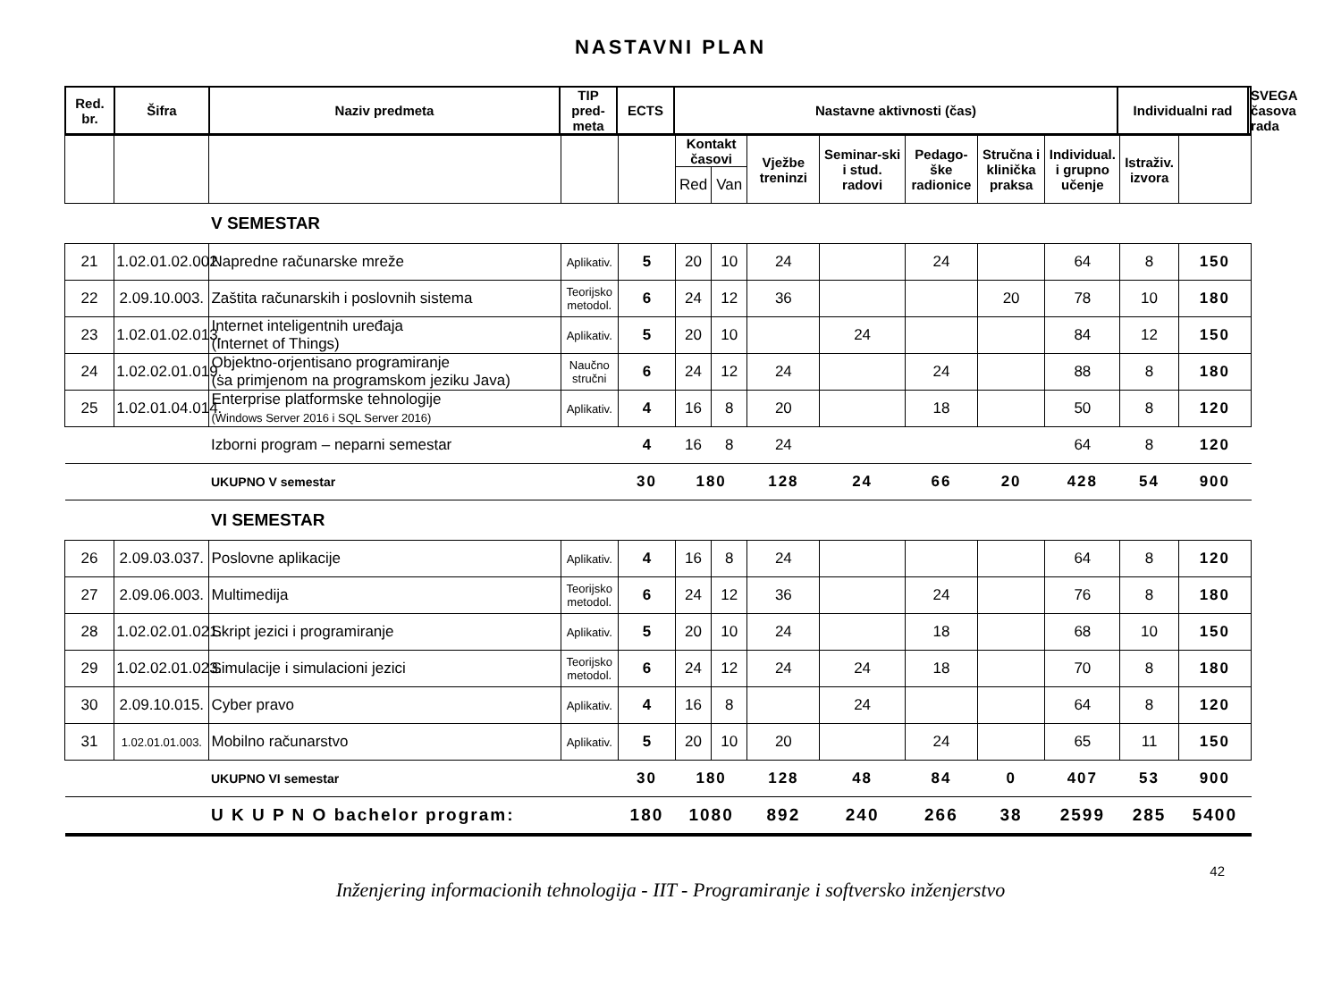NASTAVNI PLAN
| Red. br. | Šifra | Naziv predmeta | TIP pred- meta | ECTS | Nastavne aktivnosti (čas) | Individualni rad | SVEGA časova rada |
| --- | --- | --- | --- | --- | --- | --- | --- |
| | | | | | Kontakt časovi | | Vježbe treninzi | Seminar-ski i stud. radovi | Pedago-ške radionice | Stručna i klinička praksa | Individual. i grupno učenje | Istraživ. izvora | |
| --- | --- | --- | --- | --- | --- | --- | --- | --- | --- | --- | --- | --- | --- |
| | | | | | Red | Van | | | | | | | |
| | | V SEMESTAR | | | | | | | | | | | |
| 21 | 1.02.01.02.002. | Napredne računarske mreže | Aplikativ. | 5 | 20 | 10 | 24 | | 24 | | 64 | 8 | 150 |
| 22 | 2.09.10.003. | Zaštita računarskih i poslovnih sistema | Teorijsko metodol. | 6 | 24 | 12 | 36 | | | 20 | 78 | 10 | 180 |
| 23 | 1.02.01.02.013. | Internet inteligentnih uređaja (Internet of Things) | Aplikativ. | 5 | 20 | 10 | | 24 | | | 84 | 12 | 150 |
| 24 | 1.02.02.01.019. | Objektno-orjentisano programiranje (sa primjenom na programskom jeziku Java) | Naučno stručni | 6 | 24 | 12 | 24 | | 24 | | 88 | 8 | 180 |
| 25 | 1.02.01.04.014. | Enterprise platformske tehnologije (Windows Server 2016 i SQL Server 2016) | Aplikativ. | 4 | 16 | 8 | 20 | | 18 | | 50 | 8 | 120 |
| | | Izborni program – neparni semestar | | 4 | 16 | 8 | 24 | | | | 64 | 8 | 120 |
| | | UKUPNO V semestar | | 30 | 180 | | 128 | 24 | 66 | 20 | 428 | 54 | 900 |
| | | VI SEMESTAR | | | | | | | | | | | |
| 26 | 2.09.03.037. | Poslovne aplikacije | Aplikativ. | 4 | 16 | 8 | 24 | | | | 64 | 8 | 120 |
| 27 | 2.09.06.003. | Multimedija | Teorijsko metodol. | 6 | 24 | 12 | 36 | | 24 | | 76 | 8 | 180 |
| 28 | 1.02.02.01.021. | Skript jezici i programiranje | Aplikativ. | 5 | 20 | 10 | 24 | | 18 | | 68 | 10 | 150 |
| 29 | 1.02.02.01.023. | Simulacije i simulacioni jezici | Teorijsko metodol. | 6 | 24 | 12 | 24 | 24 | 18 | | 70 | 8 | 180 |
| 30 | 2.09.10.015. | Cyber pravo | Aplikativ. | 4 | 16 | 8 | | 24 | | | 64 | 8 | 120 |
| 31 | 1.02.01.01.003. | Mobilno računarstvo | Aplikativ. | 5 | 20 | 10 | 20 | | 24 | | 65 | 11 | 150 |
| | | UKUPNO VI semestar | | 30 | 180 | | 128 | 48 | 84 | 0 | 407 | 53 | 900 |
| | | U K U P N O bachelor program: | | 180 | 1080 | | 892 | 240 | 266 | 38 | 2599 | 285 | 5400 |
42
Inženjering informacionih tehnologija - IIT - Programiranje i softversko inženjerstvo